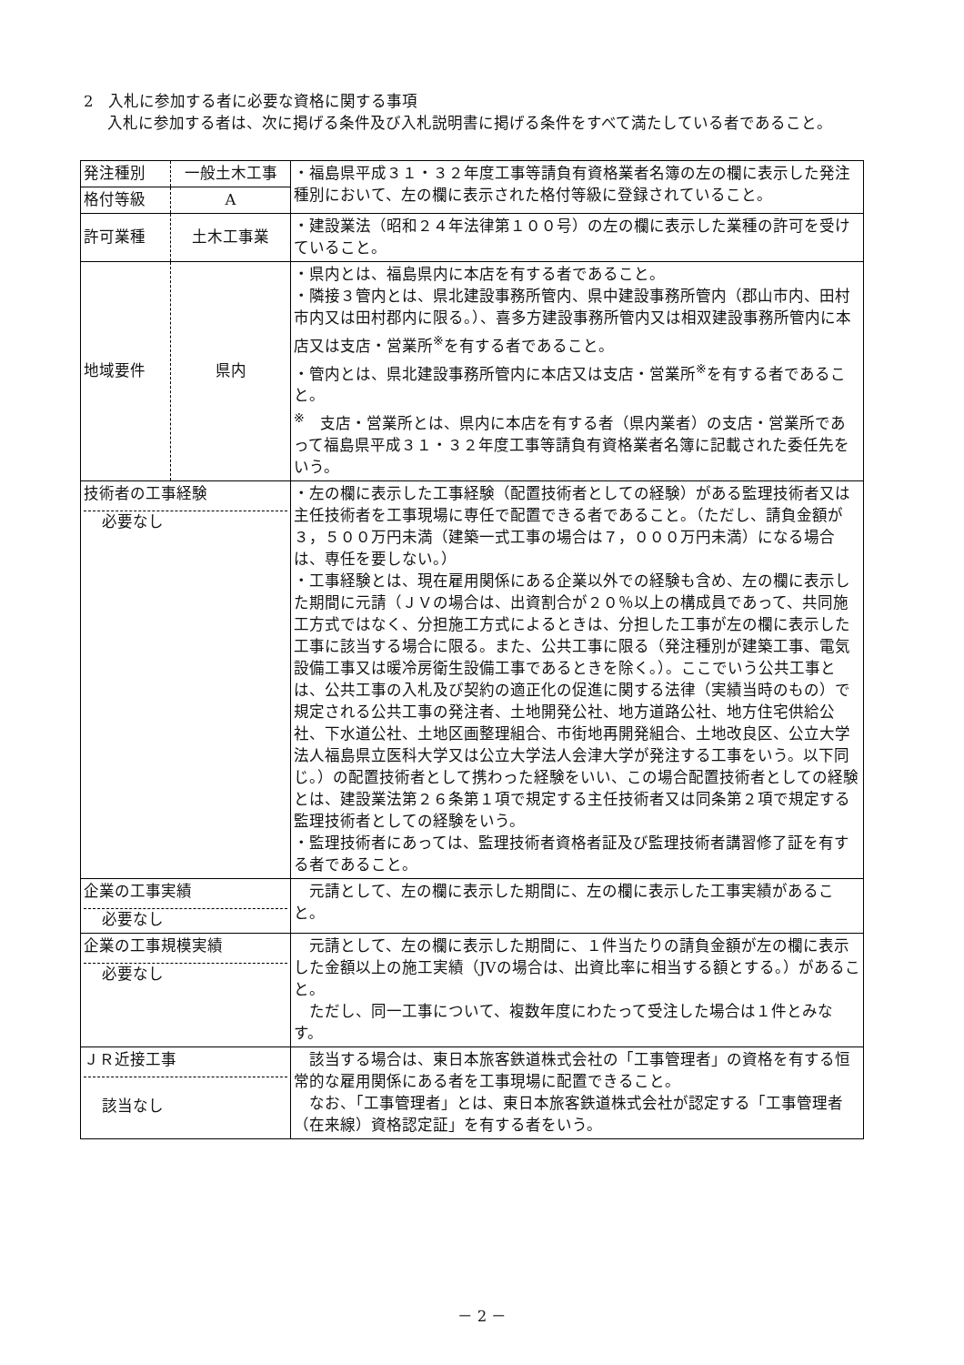2　入札に参加する者に必要な資格に関する事項
入札に参加する者は、次に掲げる条件及び入札説明書に掲げる条件をすべて満たしている者であること。
| 発注種別 | 一般土木工事 | ・福島県平成３１・３２年度工事等請負有資格業者名簿の左の欄に表示した発注種別において、左の欄に表示された格付等級に登録されていること。 |
| 格付等級 | A | |
| 許可業種 | 土木工事業 | ・建設業法（昭和２４年法律第１００号）の左の欄に表示した業種の許可を受けていること。 |
| 地域要件 | 県内 | ・県内とは、福島県内に本店を有する者であること。 ・隣接３管内とは、県北建設事務所管内、県中建設事務所管内（郡山市内、田村市内又は田村郡内に限る。）、喜多方建設事務所管内又は相双建設事務所管内に本店又は支店・営業所<sup>※</sup>を有する者であること。 ・管内とは、県北建設事務所管内に本店又は支店・営業所<sup>※</sup>を有する者であること。 <sup>※</sup> 支店・営業所とは、県内に本店を有する者（県内業者）の支店・営業所であって福島県平成３１・３２年度工事等請負有資格業者名簿に記載された委任先をいう。 |
| 技術者の工事経験 必要なし | | ・左の欄に表示した工事経験（配置技術者としての経験）がある監理技術者又は主任技術者を工事現場に専任で配置できる者であること。（ただし、請負金額が３，５００万円未満（建築一式工事の場合は７，０００万円未満）になる場合は、専任を要しない。） ・工事経験とは、現在雇用関係にある企業以外での経験も含め、左の欄に表示した期間に元請（ＪＶの場合は、出資割合が２０％以上の構成員であって、共同施工方式ではなく、分担施工方式によるときは、分担した工事が左の欄に表示した工事に該当する場合に限る。また、公共工事に限る（発注種別が建築工事、電気設備工事又は暖冷房衛生設備工事であるときを除く。）。ここでいう公共工事とは、公共工事の入札及び契約の適正化の促進に関する法律（実績当時のもの）で規定される公共工事の発注者、土地開発公社、地方道路公社、地方住宅供給公社、下水道公社、土地区画整理組合、市街地再開発組合、土地改良区、公立大学法人福島県立医科大学又は公立大学法人会津大学が発注する工事をいう。以下同じ。）の配置技術者として携わった経験をいい、この場合配置技術者としての経験とは、建設業法第２６条第１項で規定する主任技術者又は同条第２項で規定する監理技術者としての経験をいう。 ・監理技術者にあっては、監理技術者資格者証及び監理技術者講習修了証を有する者であること。 |
| 企業の工事実績 必要なし | | 元請として、左の欄に表示した期間に、左の欄に表示した工事実績があること。 |
| 企業の工事規模実績 必要なし | | 元請として、左の欄に表示した期間に、１件当たりの請負金額が左の欄に表示した金額以上の施工実績（JVの場合は、出資比率に相当する額とする。）があること。 ただし、同一工事について、複数年度にわたって受注した場合は１件とみなす。 |
| ＪＲ近接工事 該当なし | | 該当する場合は、東日本旅客鉄道株式会社の「工事管理者」の資格を有する恒常的な雇用関係にある者を工事現場に配置できること。 なお、「工事管理者」とは、東日本旅客鉄道株式会社が認定する「工事管理者（在来線）資格認定証」を有する者をいう。 |
－ 2 －